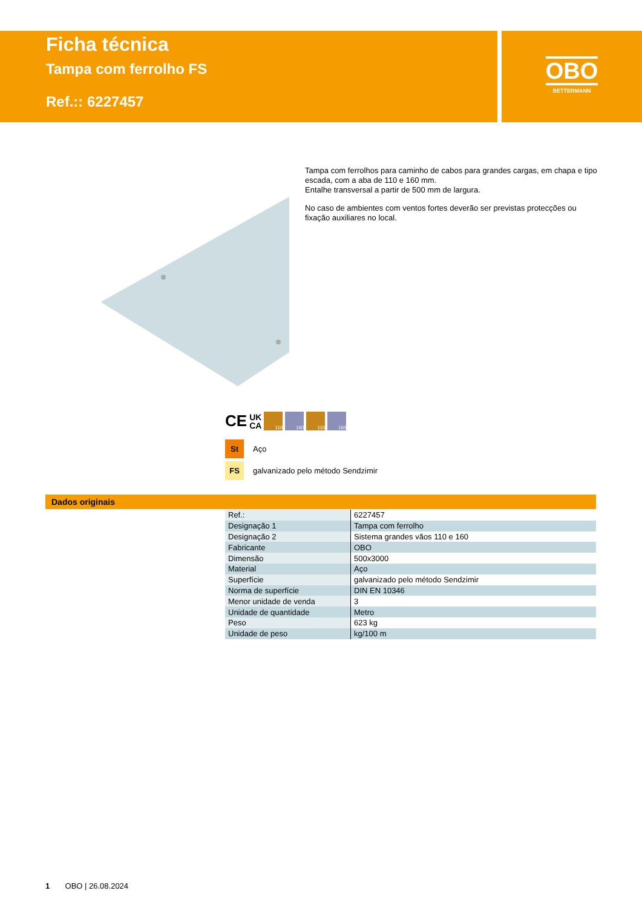Ficha técnica
Tampa com ferrolho FS
Ref.:: 6227457
OBO
BETTERMANN
Tampa com ferrolhos para caminho de cabos para grandes cargas, em chapa e tipo escada, com a aba de 110 e 160 mm.
Entalhe transversal a partir de 500 mm de largura.
No caso de ambientes com ventos fortes deverão ser previstas protecções ou fixação auxiliares no local.
CE UK
CA
110 160 110 160
St Aço
FS galvanizado pelo método Sendzimir
Dados originais
| Ref.: | 6227457 |
| Designação 1 | Tampa com ferrolho |
| Designação 2 | Sistema grandes vãos 110 e 160 |
| Fabricante | OBO |
| Dimensão | 500x3000 |
| Material | Aço |
| Superfície | galvanizado pelo método Sendzimir |
| Norma de superfície | DIN EN 10346 |
| Menor unidade de venda | 3 |
| Unidade de quantidade | Metro |
| Peso | 623 kg |
| Unidade de peso | kg/100 m |
1 OBO | 26.08.2024